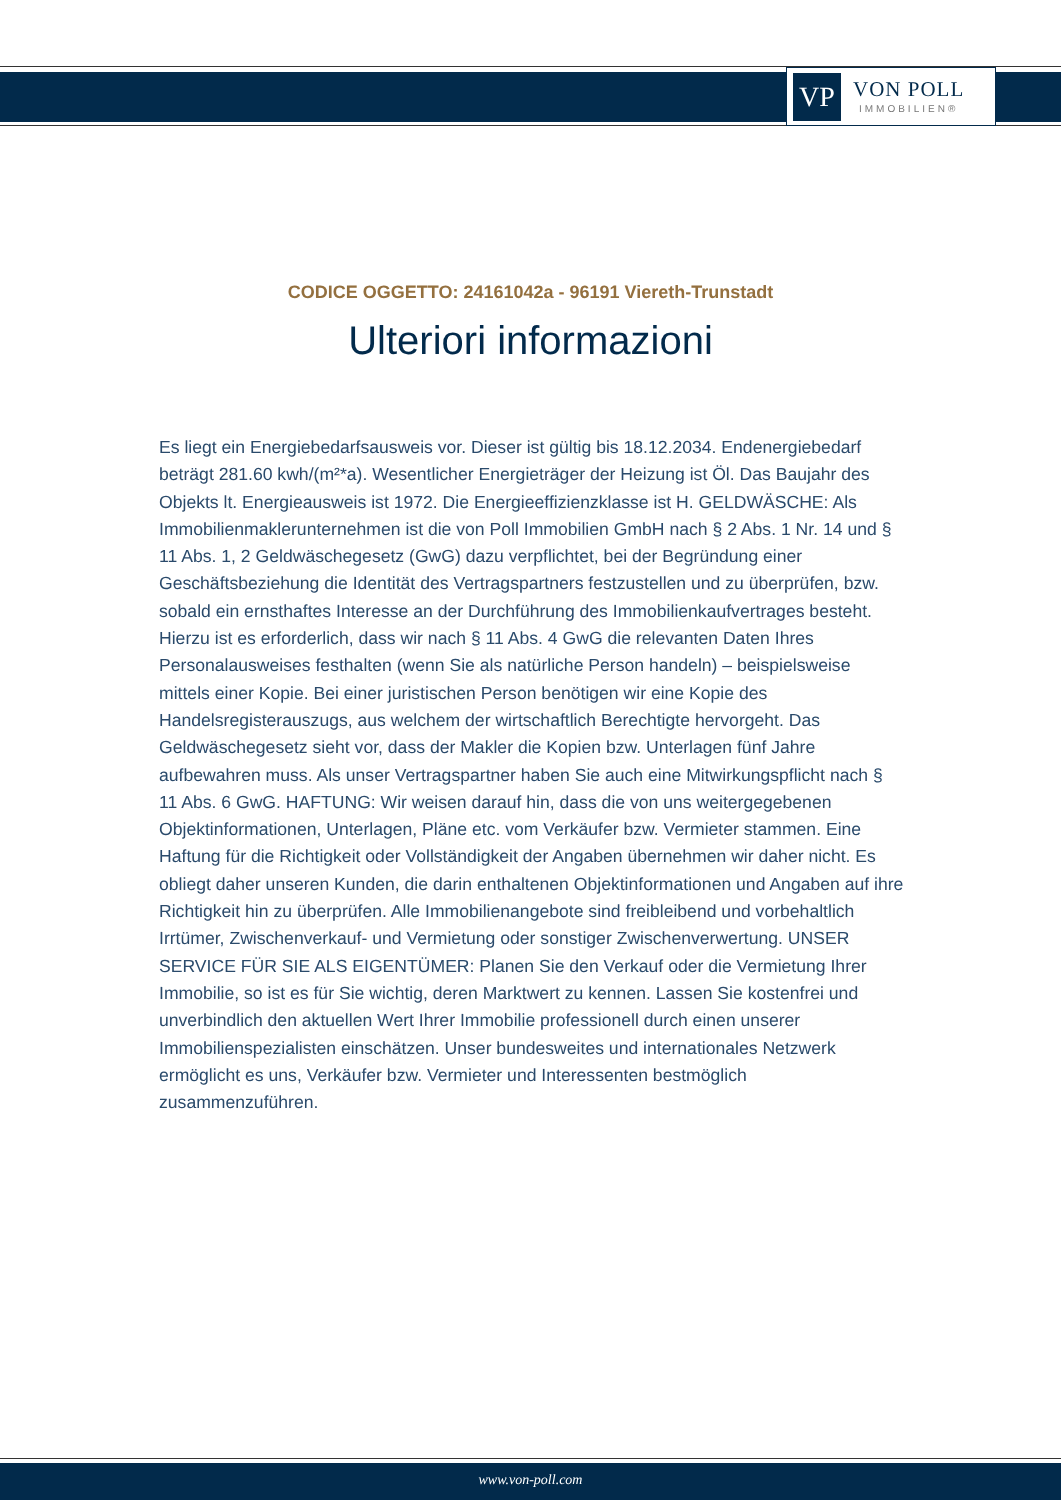VP
VON POLL
IMMOBILIEN®
CODICE OGGETTO: 24161042a - 96191 Viereth-Trunstadt
Ulteriori informazioni
Es liegt ein Energiebedarfsausweis vor. Dieser ist gültig bis 18.12.2034. Endenergiebedarf beträgt 281.60 kwh/(m²*a). Wesentlicher Energieträger der Heizung ist Öl. Das Baujahr des Objekts lt. Energieausweis ist 1972. Die Energieeffizienzklasse ist H. GELDWÄSCHE: Als Immobilienmaklerunternehmen ist die von Poll Immobilien GmbH nach § 2 Abs. 1 Nr. 14 und § 11 Abs. 1, 2 Geldwäschegesetz (GwG) dazu verpflichtet, bei der Begründung einer Geschäftsbeziehung die Identität des Vertragspartners festzustellen und zu überprüfen, bzw. sobald ein ernsthaftes Interesse an der Durchführung des Immobilienkaufvertrages besteht. Hierzu ist es erforderlich, dass wir nach § 11 Abs. 4 GwG die relevanten Daten Ihres Personalausweises festhalten (wenn Sie als natürliche Person handeln) – beispielsweise mittels einer Kopie. Bei einer juristischen Person benötigen wir eine Kopie des Handelsregisterauszugs, aus welchem der wirtschaftlich Berechtigte hervorgeht. Das Geldwäschegesetz sieht vor, dass der Makler die Kopien bzw. Unterlagen fünf Jahre aufbewahren muss. Als unser Vertragspartner haben Sie auch eine Mitwirkungspflicht nach § 11 Abs. 6 GwG. HAFTUNG: Wir weisen darauf hin, dass die von uns weitergegebenen Objektinformationen, Unterlagen, Pläne etc. vom Verkäufer bzw. Vermieter stammen. Eine Haftung für die Richtigkeit oder Vollständigkeit der Angaben übernehmen wir daher nicht. Es obliegt daher unseren Kunden, die darin enthaltenen Objektinformationen und Angaben auf ihre Richtigkeit hin zu überprüfen. Alle Immobilienangebote sind freibleibend und vorbehaltlich Irrtümer, Zwischenverkauf- und Vermietung oder sonstiger Zwischenverwertung. UNSER SERVICE FÜR SIE ALS EIGENTÜMER: Planen Sie den Verkauf oder die Vermietung Ihrer Immobilie, so ist es für Sie wichtig, deren Marktwert zu kennen. Lassen Sie kostenfrei und unverbindlich den aktuellen Wert Ihrer Immobilie professionell durch einen unserer Immobilienspezialisten einschätzen. Unser bundesweites und internationales Netzwerk ermöglicht es uns, Verkäufer bzw. Vermieter und Interessenten bestmöglich zusammenzuführen.
www.von-poll.com